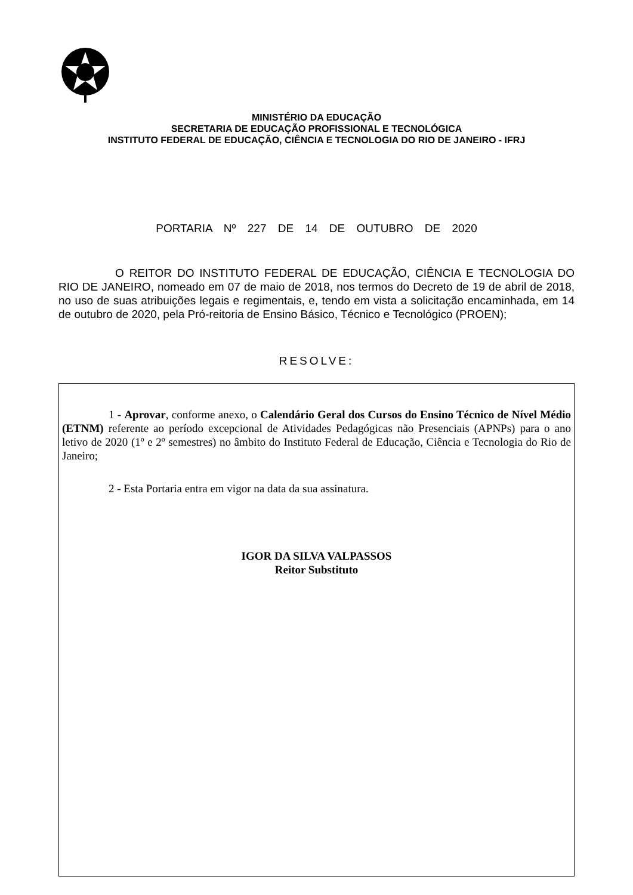MINISTÉRIO DA EDUCAÇÃO
SECRETARIA DE EDUCAÇÃO PROFISSIONAL E TECNOLÓGICA
INSTITUTO FEDERAL DE EDUCAÇÃO, CIÊNCIA E TECNOLOGIA DO RIO DE JANEIRO - IFRJ
PORTARIA Nº 227 DE 14 DE OUTUBRO DE 2020
O REITOR DO INSTITUTO FEDERAL DE EDUCAÇÃO, CIÊNCIA E TECNOLOGIA DO RIO DE JANEIRO, nomeado em 07 de maio de 2018, nos termos do Decreto de 19 de abril de 2018, no uso de suas atribuições legais e regimentais, e, tendo em vista a solicitação encaminhada, em 14 de outubro de 2020, pela Pró-reitoria de Ensino Básico, Técnico e Tecnológico (PROEN);
RESOLVE:
1 - Aprovar, conforme anexo, o Calendário Geral dos Cursos do Ensino Técnico de Nível Médio (ETNM) referente ao período excepcional de Atividades Pedagógicas não Presenciais (APNPs) para o ano letivo de 2020 (1º e 2º semestres) no âmbito do Instituto Federal de Educação, Ciência e Tecnologia do Rio de Janeiro;
2 - Esta Portaria entra em vigor na data da sua assinatura.
IGOR DA SILVA VALPASSOS
Reitor Substituto